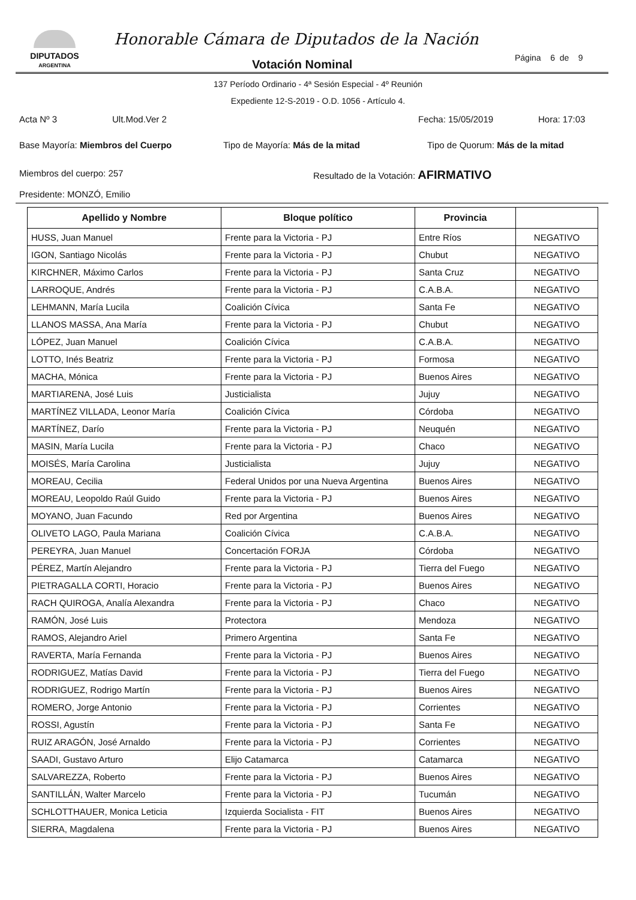DIPUTADOS
ARGENTINA
Honorable Cámara de Diputados de la Nación
Votación Nominal Página 6 de 9
137 Período Ordinario - 4ª Sesión Especial - 4º Reunión
Expediente 12-S-2019 - O.D. 1056 - Artículo 4.
Acta Nº 3 Ult.Mod.Ver 2 Fecha: 15/05/2019 Hora: 17:03
Base Mayoría: Miembros del Cuerpo Tipo de Mayoría: Más de la mitad Tipo de Quorum: Más de la mitad
Miembros del cuerpo: 257 Resultado de la Votación: AFIRMATIVO
Presidente: MONZÓ, Emilio
| Apellido y Nombre | Bloque político | Provincia | |
| --- | --- | --- | --- |
| HUSS, Juan Manuel | Frente para la Victoria - PJ | Entre Ríos | NEGATIVO |
| IGON, Santiago Nicolás | Frente para la Victoria - PJ | Chubut | NEGATIVO |
| KIRCHNER, Máximo Carlos | Frente para la Victoria - PJ | Santa Cruz | NEGATIVO |
| LARROQUE, Andrés | Frente para la Victoria - PJ | C.A.B.A. | NEGATIVO |
| LEHMANN, María Lucila | Coalición Cívica | Santa Fe | NEGATIVO |
| LLANOS MASSA, Ana María | Frente para la Victoria - PJ | Chubut | NEGATIVO |
| LÓPEZ, Juan Manuel | Coalición Cívica | C.A.B.A. | NEGATIVO |
| LOTTO, Inés Beatriz | Frente para la Victoria - PJ | Formosa | NEGATIVO |
| MACHA, Mónica | Frente para la Victoria - PJ | Buenos Aires | NEGATIVO |
| MARTIARENA, José Luis | Justicialista | Jujuy | NEGATIVO |
| MARTÍNEZ VILLADA, Leonor María | Coalición Cívica | Córdoba | NEGATIVO |
| MARTÍNEZ, Darío | Frente para la Victoria - PJ | Neuquén | NEGATIVO |
| MASIN, María Lucila | Frente para la Victoria - PJ | Chaco | NEGATIVO |
| MOISÉS, María Carolina | Justicialista | Jujuy | NEGATIVO |
| MOREAU, Cecilia | Federal Unidos por una Nueva Argentina | Buenos Aires | NEGATIVO |
| MOREAU, Leopoldo Raúl Guido | Frente para la Victoria - PJ | Buenos Aires | NEGATIVO |
| MOYANO, Juan Facundo | Red por Argentina | Buenos Aires | NEGATIVO |
| OLIVETO LAGO, Paula Mariana | Coalición Cívica | C.A.B.A. | NEGATIVO |
| PEREYRA, Juan Manuel | Concertación FORJA | Córdoba | NEGATIVO |
| PÉREZ, Martín Alejandro | Frente para la Victoria - PJ | Tierra del Fuego | NEGATIVO |
| PIETRAGALLA CORTI, Horacio | Frente para la Victoria - PJ | Buenos Aires | NEGATIVO |
| RACH QUIROGA, Analía Alexandra | Frente para la Victoria - PJ | Chaco | NEGATIVO |
| RAMÓN, José Luis | Protectora | Mendoza | NEGATIVO |
| RAMOS, Alejandro Ariel | Primero Argentina | Santa Fe | NEGATIVO |
| RAVERTA, María Fernanda | Frente para la Victoria - PJ | Buenos Aires | NEGATIVO |
| RODRIGUEZ, Matías David | Frente para la Victoria - PJ | Tierra del Fuego | NEGATIVO |
| RODRIGUEZ, Rodrigo Martín | Frente para la Victoria - PJ | Buenos Aires | NEGATIVO |
| ROMERO, Jorge Antonio | Frente para la Victoria - PJ | Corrientes | NEGATIVO |
| ROSSI, Agustín | Frente para la Victoria - PJ | Santa Fe | NEGATIVO |
| RUIZ ARAGÓN, José Arnaldo | Frente para la Victoria - PJ | Corrientes | NEGATIVO |
| SAADI, Gustavo Arturo | Elijo Catamarca | Catamarca | NEGATIVO |
| SALVAREZZA, Roberto | Frente para la Victoria - PJ | Buenos Aires | NEGATIVO |
| SANTILLÁN, Walter Marcelo | Frente para la Victoria - PJ | Tucumán | NEGATIVO |
| SCHLOTTHAUER, Monica Leticia | Izquierda Socialista - FIT | Buenos Aires | NEGATIVO |
| SIERRA, Magdalena | Frente para la Victoria - PJ | Buenos Aires | NEGATIVO |